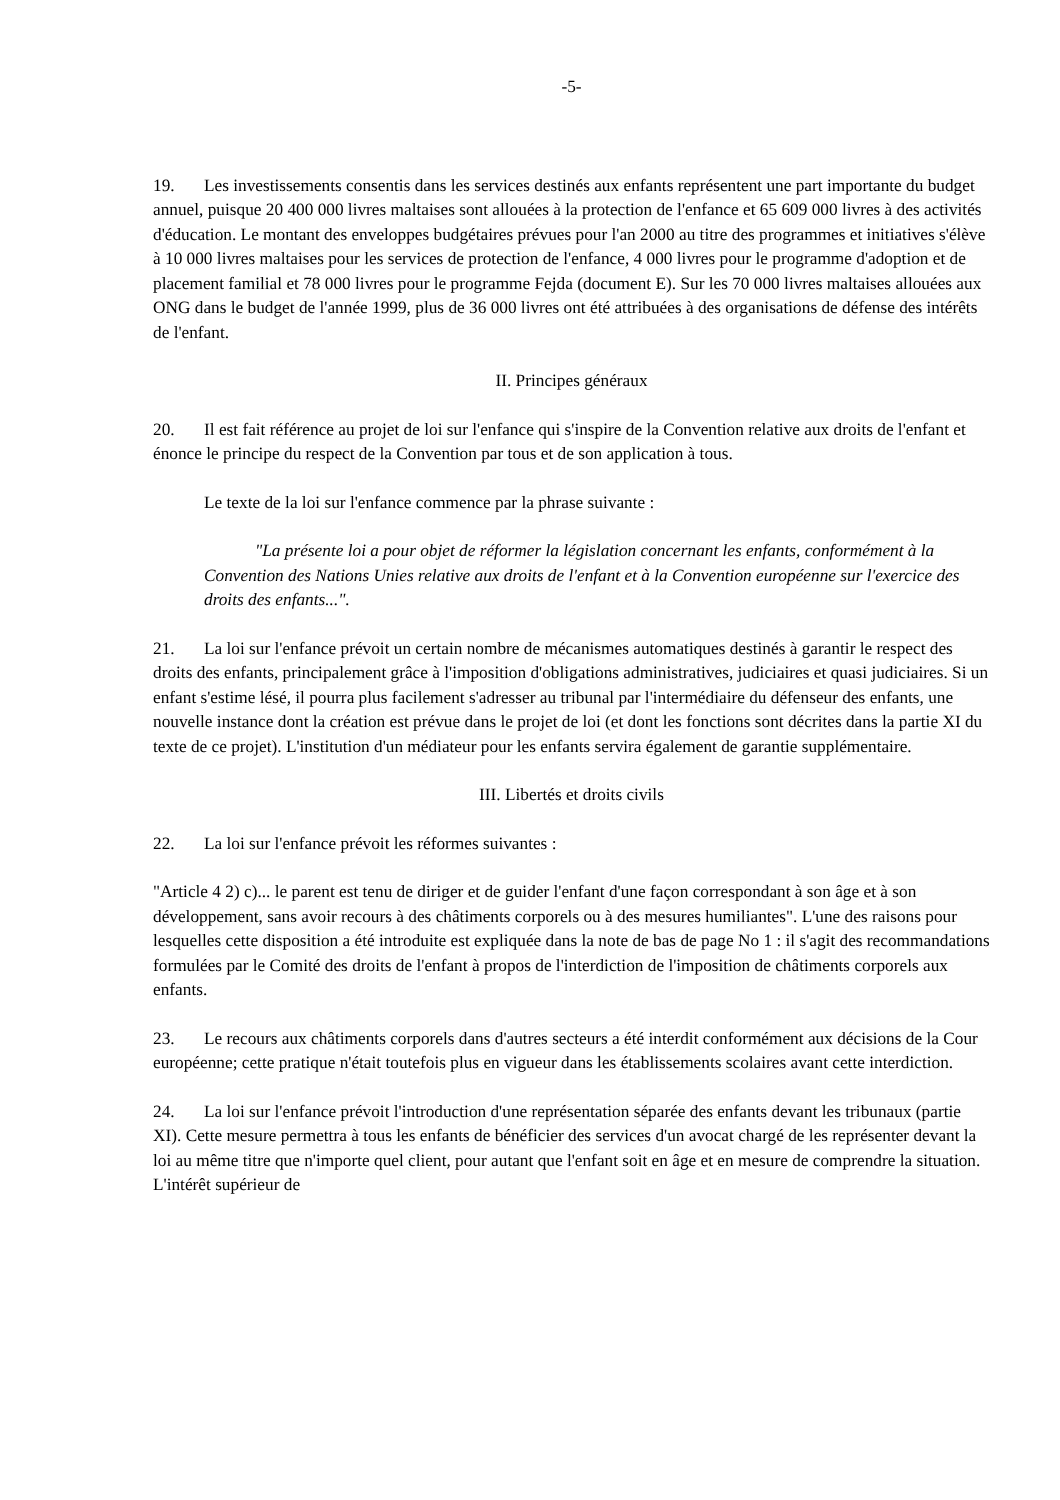-5-
19. Les investissements consentis dans les services destinés aux enfants représentent une part importante du budget annuel, puisque 20 400 000 livres maltaises sont allouées à la protection de l'enfance et 65 609 000 livres à des activités d'éducation. Le montant des enveloppes budgétaires prévues pour l'an 2000 au titre des programmes et initiatives s'élève à 10 000 livres maltaises pour les services de protection de l'enfance, 4 000 livres pour le programme d'adoption et de placement familial et 78 000 livres pour le programme Fejda (document E). Sur les 70 000 livres maltaises allouées aux ONG dans le budget de l'année 1999, plus de 36 000 livres ont été attribuées à des organisations de défense des intérêts de l'enfant.
II. Principes généraux
20. Il est fait référence au projet de loi sur l'enfance qui s'inspire de la Convention relative aux droits de l'enfant et énonce le principe du respect de la Convention par tous et de son application à tous.
Le texte de la loi sur l'enfance commence par la phrase suivante :
"La présente loi a pour objet de réformer la législation concernant les enfants, conformément à la Convention des Nations Unies relative aux droits de l'enfant et à la Convention européenne sur l'exercice des droits des enfants...".
21. La loi sur l'enfance prévoit un certain nombre de mécanismes automatiques destinés à garantir le respect des droits des enfants, principalement grâce à l'imposition d'obligations administratives, judiciaires et quasi judiciaires. Si un enfant s'estime lésé, il pourra plus facilement s'adresser au tribunal par l'intermédiaire du défenseur des enfants, une nouvelle instance dont la création est prévue dans le projet de loi (et dont les fonctions sont décrites dans la partie XI du texte de ce projet). L'institution d'un médiateur pour les enfants servira également de garantie supplémentaire.
III. Libertés et droits civils
22. La loi sur l'enfance prévoit les réformes suivantes :
"Article 4 2) c)... le parent est tenu de diriger et de guider l'enfant d'une façon correspondant à son âge et à son développement, sans avoir recours à des châtiments corporels ou à des mesures humiliantes". L'une des raisons pour lesquelles cette disposition a été introduite est expliquée dans la note de bas de page No 1 : il s'agit des recommandations formulées par le Comité des droits de l'enfant à propos de l'interdiction de l'imposition de châtiments corporels aux enfants.
23. Le recours aux châtiments corporels dans d'autres secteurs a été interdit conformément aux décisions de la Cour européenne; cette pratique n'était toutefois plus en vigueur dans les établissements scolaires avant cette interdiction.
24. La loi sur l'enfance prévoit l'introduction d'une représentation séparée des enfants devant les tribunaux (partie XI). Cette mesure permettra à tous les enfants de bénéficier des services d'un avocat chargé de les représenter devant la loi au même titre que n'importe quel client, pour autant que l'enfant soit en âge et en mesure de comprendre la situation. L'intérêt supérieur de